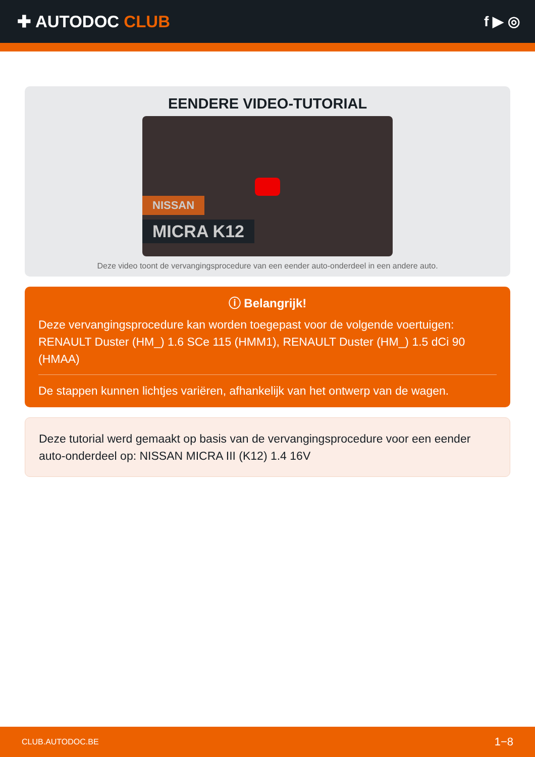✚ AUTODOC CLUB
f ▶ ◎
EENDERE VIDEO-TUTORIAL
NISSAN
MICRA K12
Deze video toont de vervangingsprocedure van een eender auto-onderdeel in een andere auto.
ⓘ Belangrijk!
Deze vervangingsprocedure kan worden toegepast voor de volgende voertuigen: RENAULT Duster (HM_) 1.6 SCe 115 (HMM1), RENAULT Duster (HM_) 1.5 dCi 90 (HMAA)
De stappen kunnen lichtjes variëren, afhankelijk van het ontwerp van de wagen.
Deze tutorial werd gemaakt op basis van de vervangingsprocedure voor een eender auto-onderdeel op: NISSAN MICRA III (K12) 1.4 16V
CLUB.AUTODOC.BE 1−8